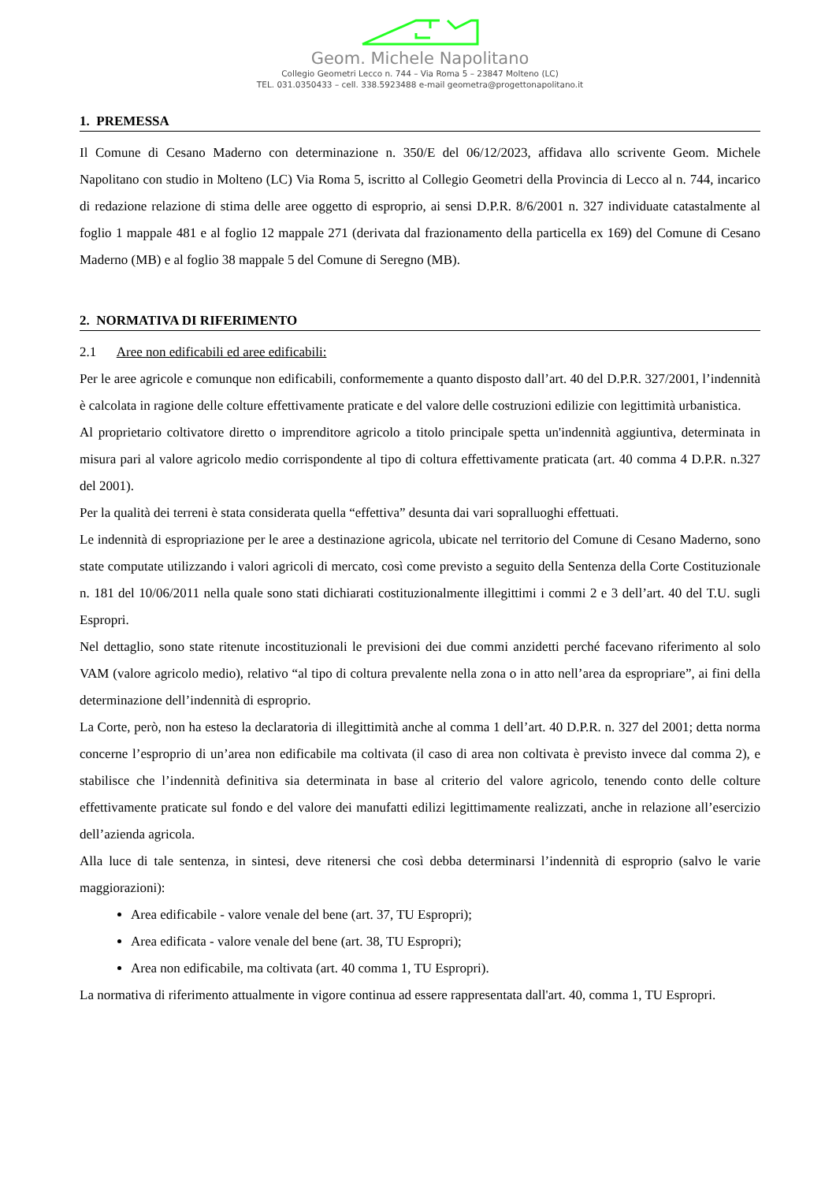Geom. Michele Napolitano
Collegio Geometri Lecco n. 744 – Via Roma 5 – 23847 Molteno (LC)
TEL. 031.0350433 – cell. 338.5923488 e-mail geometra@progettonapolitano.it
1. PREMESSA
Il Comune di Cesano Maderno con determinazione n. 350/E del 06/12/2023, affidava allo scrivente Geom. Michele Napolitano con studio in Molteno (LC) Via Roma 5, iscritto al Collegio Geometri della Provincia di Lecco al n. 744, incarico di redazione relazione di stima delle aree oggetto di esproprio, ai sensi D.P.R. 8/6/2001 n. 327 individuate catastalmente al foglio 1 mappale 481 e al foglio 12 mappale 271 (derivata dal frazionamento della particella ex 169) del Comune di Cesano Maderno (MB) e al foglio 38 mappale 5 del Comune di Seregno (MB).
2. NORMATIVA DI RIFERIMENTO
2.1 Aree non edificabili ed aree edificabili:
Per le aree agricole e comunque non edificabili, conformemente a quanto disposto dall’art. 40 del D.P.R. 327/2001, l’indennità è calcolata in ragione delle colture effettivamente praticate e del valore delle costruzioni edilizie con legittimità urbanistica.
Al proprietario coltivatore diretto o imprenditore agricolo a titolo principale spetta un'indennità aggiuntiva, determinata in misura pari al valore agricolo medio corrispondente al tipo di coltura effettivamente praticata (art. 40 comma 4 D.P.R. n.327 del 2001).
Per la qualità dei terreni è stata considerata quella “effettiva” desunta dai vari sopralluoghi effettuati.
Le indennità di espropriazione per le aree a destinazione agricola, ubicate nel territorio del Comune di Cesano Maderno, sono state computate utilizzando i valori agricoli di mercato, così come previsto a seguito della Sentenza della Corte Costituzionale n. 181 del 10/06/2011 nella quale sono stati dichiarati costituzionalmente illegittimi i commi 2 e 3 dell’art. 40 del T.U. sugli Espropri.
Nel dettaglio, sono state ritenute incostituzionali le previsioni dei due commi anzidetti perché facevano riferimento al solo VAM (valore agricolo medio), relativo “al tipo di coltura prevalente nella zona o in atto nell’area da espropriare”, ai fini della determinazione dell’indennità di esproprio.
La Corte, però, non ha esteso la declaratoria di illegittimità anche al comma 1 dell’art. 40 D.P.R. n. 327 del 2001; detta norma concerne l’esproprio di un’area non edificabile ma coltivata (il caso di area non coltivata è previsto invece dal comma 2), e stabilisce che l’indennità definitiva sia determinata in base al criterio del valore agricolo, tenendo conto delle colture effettivamente praticate sul fondo e del valore dei manufatti edilizi legittimamente realizzati, anche in relazione all’esercizio dell’azienda agricola.
Alla luce di tale sentenza, in sintesi, deve ritenersi che così debba determinarsi l’indennità di esproprio (salvo le varie maggiorazioni):
Area edificabile - valore venale del bene (art. 37, TU Espropri);
Area edificata - valore venale del bene (art. 38, TU Espropri);
Area non edificabile, ma coltivata (art. 40 comma 1, TU Espropri).
La normativa di riferimento attualmente in vigore continua ad essere rappresentata dall'art. 40, comma 1, TU Espropri.